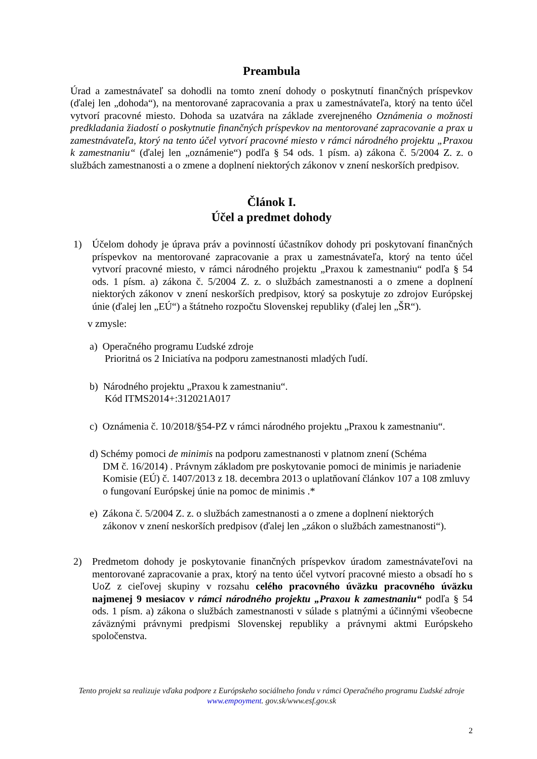Preambula
Úrad a zamestnávateľ sa dohodli na tomto znení dohody o poskytnutí finančných príspevkov (ďalej len „dohoda“), na mentorované zapracovania a prax u zamestnávateľa, ktorý na tento účel vytvorí pracovné miesto. Dohoda sa uzatvára na základe zverejneného Oznámenia o možnosti predkladania žiadostí o poskytnutie finančných príspevkov na mentorované zapracovanie a prax u zamestnávateľa, ktorý na tento účel vytvorí pracovné miesto v rámci národného projektu „Praxou k zamestnaniu“ (ďalej len „oznámenie“) podľa § 54 ods. 1 písm. a) zákona č. 5/2004 Z. z. o službách zamestnanosti a o zmene a doplnení niektorých zákonov v znení neskorších predpisov.
Článok I.
Účel a predmet dohody
1) Účelom dohody je úprava práv a povinností účastníkov dohody pri poskytovaní finančných príspevkov na mentorované zapracovanie a prax u zamestnávateľa, ktorý na tento účel vytvorí pracovné miesto, v rámci národného projektu „Praxou k zamestnaniu“ podľa § 54 ods. 1 písm. a) zákona č. 5/2004 Z. z. o službách zamestnanosti a o zmene a doplnení niektorých zákonov v znení neskorších predpisov, ktorý sa poskytuje zo zdrojov Európskej únie (ďalej len „EÚ“) a štátneho rozpočtu Slovenskej republiky (ďalej len „ŠR“).
v zmysle:
a) Operačného programu Ľudské zdroje
Prioritná os 2 Iniciatíva na podporu zamestnanosti mladých ľudí.
b) Národného projektu „Praxou k zamestnaniu“.
Kód ITMS2014+:312021A017
c) Oznámenia č. 10/2018/§54-PZ v rámci národného projektu „Praxou k zamestnaniu“.
d) Schémy pomoci de minimis na podporu zamestnanosti v platnom znení (Schéma
DM č. 16/2014) . Právnym základom pre poskytovanie pomoci de minimis je nariadenie Komisie (EÚ) č. 1407/2013 z 18. decembra 2013 o uplatňovaní článkov 107 a 108 zmluvy o fungovaní Európskej únie na pomoc de minimis .*
e) Zákona č. 5/2004 Z. z. o službách zamestnanosti a o zmene a doplnení niektorých
zákonov v znení neskorších predpisov (ďalej len „zákon o službách zamestnanosti“).
2) Predmetom dohody je poskytovanie finančných príspevkov úradom zamestnávateľovi na mentorované zapracovanie a prax, ktorý na tento účel vytvorí pracovné miesto a obsadí ho s UoZ z cieľovej skupiny v rozsahu celého pracovného úväzku pracovného úväzku najmenej 9 mesiacov v rámci národného projektu „Praxou k zamestnaniu“ podľa § 54 ods. 1 písm. a) zákona o službách zamestnanosti v súlade s platnými a účinnými všeobecne záväznými právnymi predpismi Slovenskej republiky a právnymi aktmi Európskeho spoločenstva.
Tento projekt sa realizuje vďaka podpore z Európskeho sociálneho fondu v rámci Operačného programu Ľudské zdroje
www.empoyment. gov.sk/www.esf.gov.sk
2